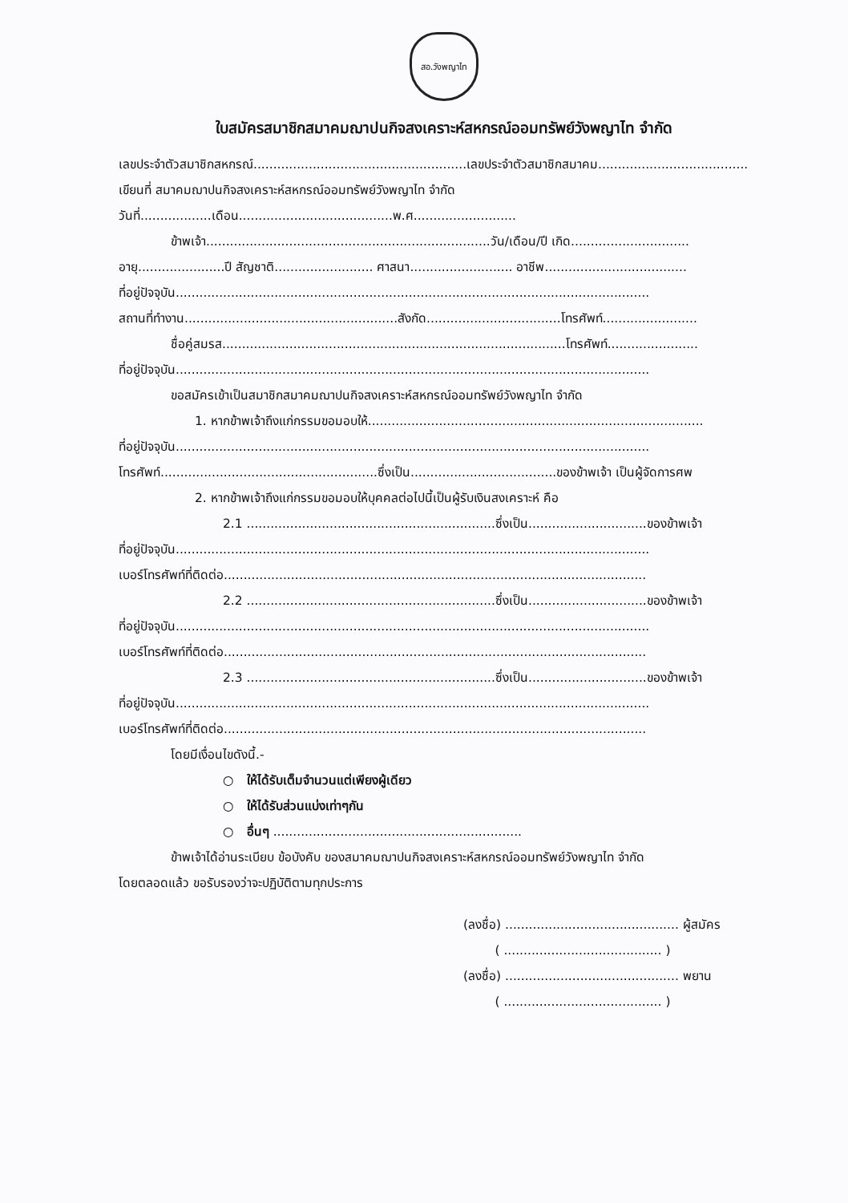สอ.วังพญาไท
ใบสมัครสมาชิกสมาคมฌาปนกิจสงเคราะห์สหกรณ์ออมทรัพย์วังพญาไท จำกัด
เลขประจำตัวสมาชิกสหกรณ์......................................................เลขประจำตัวสมาชิกสมาคม......................................
เขียนที่ สมาคมฌาปนกิจสงเคราะห์สหกรณ์ออมทรัพย์วังพญาไท จำกัด
วันที่..................เดือน.......................................พ.ศ..........................
ข้าพเจ้า........................................................................วัน/เดือน/ปี เกิด..............................
อายุ......................ปี สัญชาติ......................... ศาสนา.......................... อาชีพ....................................
ที่อยู่ปัจจุบัน........................................................................................................................
สถานที่ทำงาน......................................................สังกัด..................................โทรศัพท์........................
ชื่อคู่สมรส.......................................................................................โทรศัพท์.......................
ที่อยู่ปัจจุบัน........................................................................................................................
ขอสมัครเข้าเป็นสมาชิกสมาคมฌาปนกิจสงเคราะห์สหกรณ์ออมทรัพย์วังพญาไท จำกัด
1. หากข้าพเจ้าถึงแก่กรรมขอมอบให้.....................................................................................
ที่อยู่ปัจจุบัน........................................................................................................................
โทรศัพท์.......................................................ซึ่งเป็น.....................................ของข้าพเจ้า เป็นผู้จัดการศพ
2. หากข้าพเจ้าถึงแก่กรรมขอมอบให้บุคคลต่อไปนี้เป็นผู้รับเงินสงเคราะห์ คือ
2.1 ...............................................................ซึ่งเป็น..............................ของข้าพเจ้า
ที่อยู่ปัจจุบัน........................................................................................................................
เบอร์โทรศัพท์ที่ติดต่อ...........................................................................................................
2.2 ...............................................................ซึ่งเป็น..............................ของข้าพเจ้า
ที่อยู่ปัจจุบัน........................................................................................................................
เบอร์โทรศัพท์ที่ติดต่อ...........................................................................................................
2.3 ...............................................................ซึ่งเป็น..............................ของข้าพเจ้า
ที่อยู่ปัจจุบัน........................................................................................................................
เบอร์โทรศัพท์ที่ติดต่อ...........................................................................................................
โดยมีเงื่อนไขดังนี้.-
○ ให้ได้รับเต็มจำนวนแต่เพียงผู้เดียว
○ ให้ได้รับส่วนแบ่งเท่าๆกัน
○ อื่นๆ ...............................................................
ข้าพเจ้าได้อ่านระเบียบ ข้อบังคับ ของสมาคมฌาปนกิจสงเคราะห์สหกรณ์ออมทรัพย์วังพญาไท จำกัด
โดยตลอดแล้ว ขอรับรองว่าจะปฏิบัติตามทุกประการ
(ลงชื่อ) ............................................ ผู้สมัคร
( ........................................ )
(ลงชื่อ) ............................................ พยาน
( ........................................ )